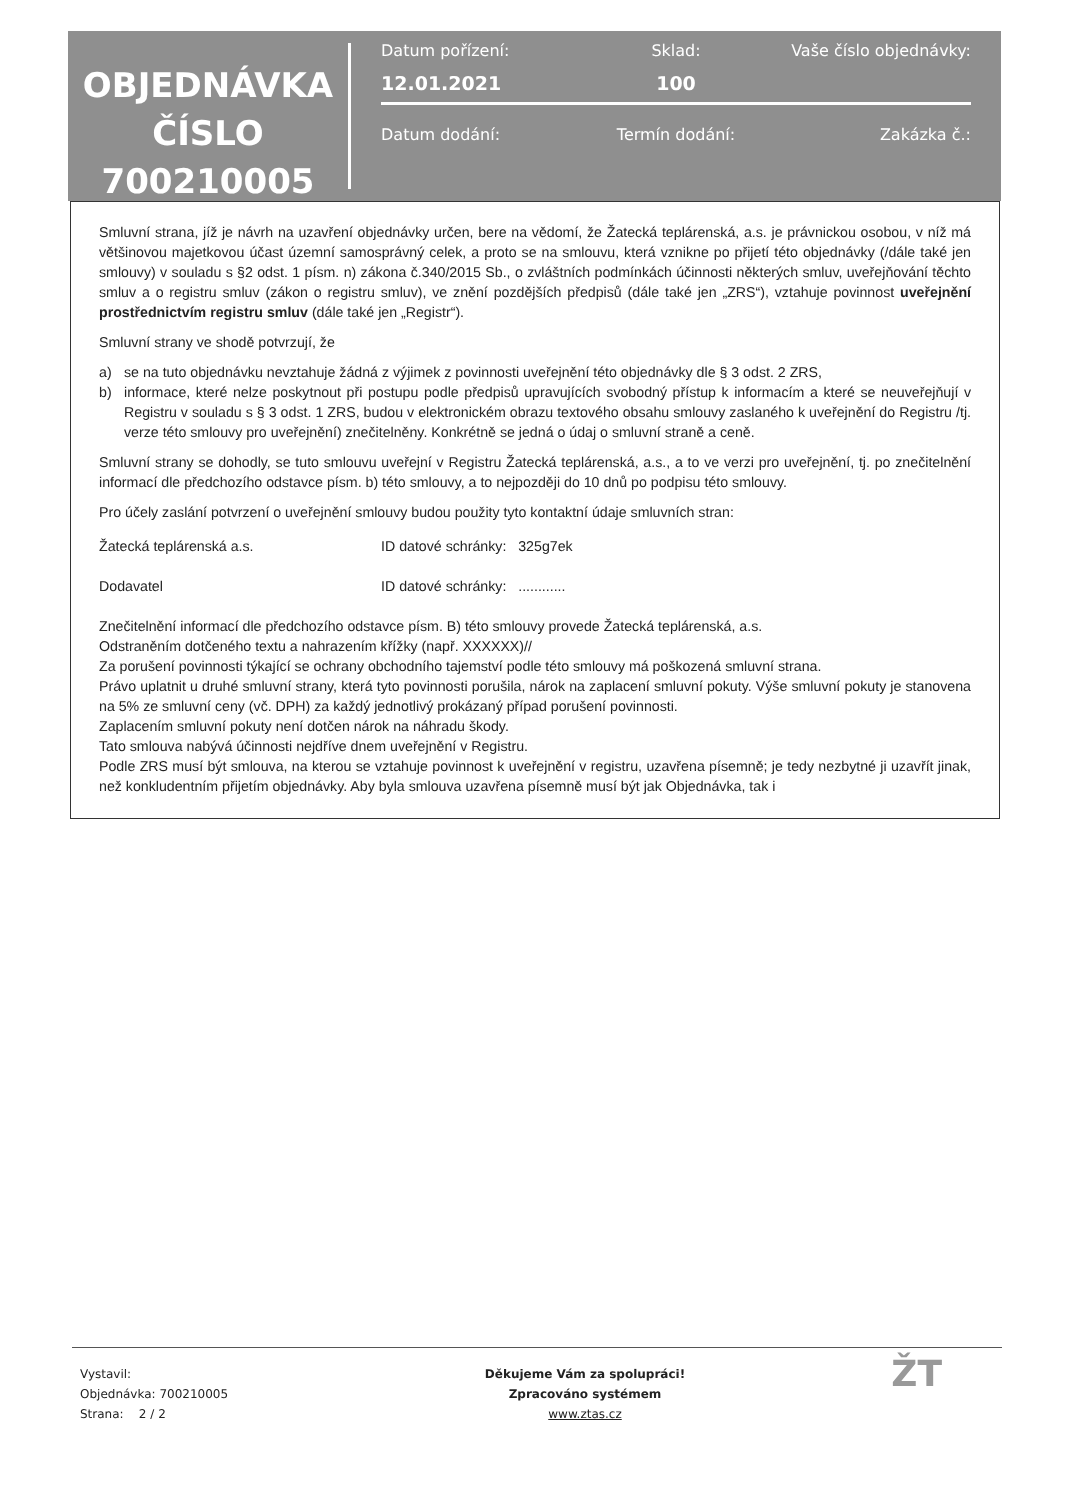OBJEDNÁVKA
ČÍSLO
700210005
Datum pořízení: Sklad: Vaše číslo objednávky:
12.01.2021 100
Datum dodání: Termín dodání: Zakázka č.:
Smluvní strana, jíž je návrh na uzavření objednávky určen, bere na vědomí, že Žatecká teplárenská, a.s. je právnickou osobou, v níž má většinovou majetkovou účast územní samosprávný celek, a proto se na smlouvu, která vznikne po přijetí této objednávky (/dále také jen smlouvy) v souladu s §2 odst. 1 písm. n) zákona č.340/2015 Sb., o zvláštních podmínkách účinnosti některých smluv, uveřejňování těchto smluv a o registru smluv (zákon o registru smluv), ve znění pozdějších předpisů (dále také jen „ZRS“), vztahuje povinnost uveřejnění prostřednictvím registru smluv (dále také jen „Registr“).
Smluvní strany ve shodě potvrzují, že
a) se na tuto objednávku nevztahuje žádná z výjimek z povinnosti uveřejnění této objednávky dle § 3 odst. 2 ZRS,
b) informace, které nelze poskytnout při postupu podle předpisů upravujících svobodný přístup k informacím a které se neuveřejňují v Registru v souladu s § 3 odst. 1 ZRS, budou v elektronickém obrazu textového obsahu smlouvy zaslaného k uveřejnění do Registru /tj. verze této smlouvy pro uveřejnění) znečitelněny. Konkrétně se jedná o údaj o smluvní straně a ceně.
Smluvní strany se dohodly, se tuto smlouvu uveřejní v Registru Žatecká teplárenská, a.s., a to ve verzi pro uveřejnění, tj. po znečitelnění informací dle předchozího odstavce písm. b) této smlouvy, a to nejpozději do 10 dnů po podpisu této smlouvy.
Pro účely zaslání potvrzení o uveřejnění smlouvy budou použity tyto kontaktní údaje smluvních stran:
Žatecká teplárenská a.s. ID datové schránky: 325g7ek
Dodavatel ID datové schránky: ............
Znečitelnění informací dle předchozího odstavce písm. B) této smlouvy provede Žatecká teplárenská, a.s.
Odstraněním dotčeného textu a nahrazením křížky (např. XXXXXX)//
Za porušení povinnosti týkající se ochrany obchodního tajemství podle této smlouvy má poškozená smluvní strana.
Právo uplatnit u druhé smluvní strany, která tyto povinnosti porušila, nárok na zaplacení smluvní pokuty. Výše smluvní pokuty je stanovena na 5% ze smluvní ceny (vč. DPH) za každý jednotlivý prokázaný případ porušení povinnosti.
Zaplacením smluvní pokuty není dotčen nárok na náhradu škody.
Tato smlouva nabývá účinnosti nejdříve dnem uveřejnění v Registru.
Podle ZRS musí být smlouva, na kterou se vztahuje povinnost k uveřejnění v registru, uzavřena písemně; je tedy nezbytné ji uzavřít jinak, než konkludentním přijetím objednávky. Aby byla smlouva uzavřena písemně musí být jak Objednávka, tak i
Vystavil:
Objednávka: 700210005
Strana: 2 / 2
Děkujeme Vám za spolupráci!
Zpracováno systémem
www.ztas.cz
ŽT